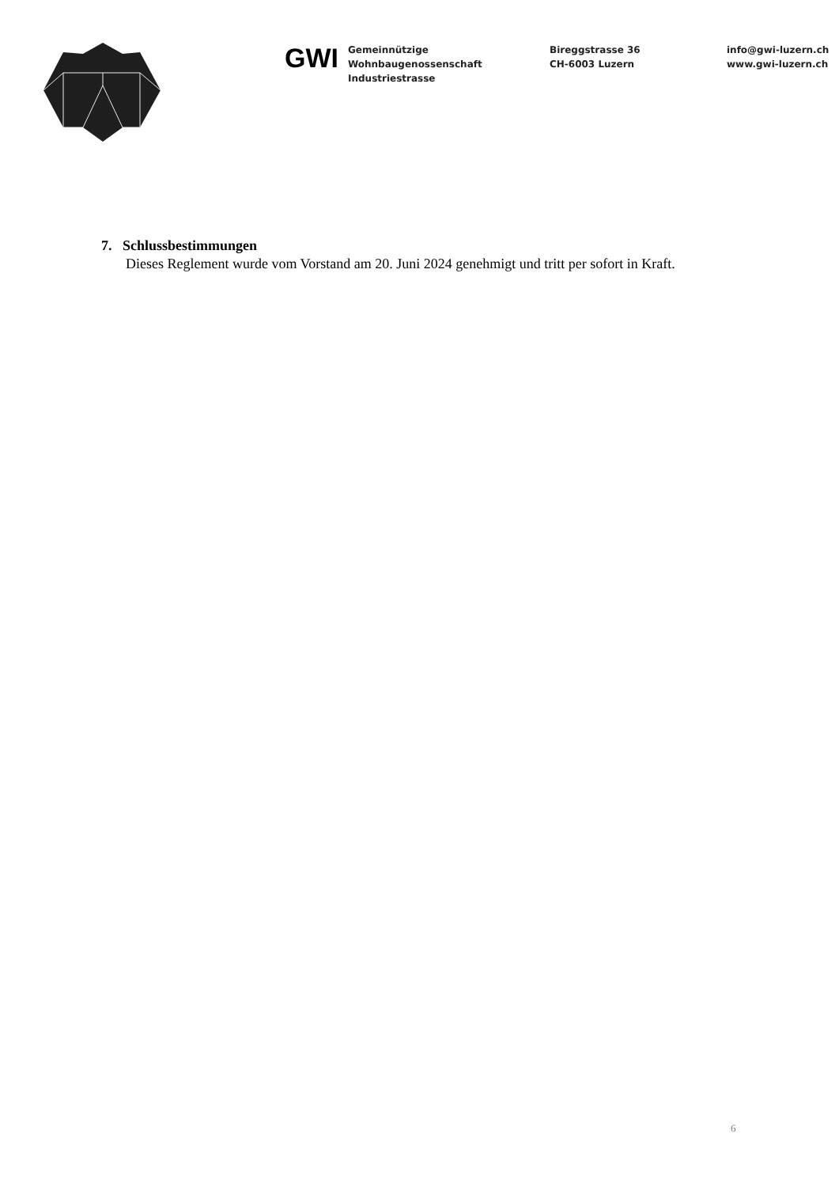GWI
Gemeinnützige
Wohnbaugenossenschaft
Industriestrasse
Bireggstrasse 36
CH-6003 Luzern
info@gwi-luzern.ch
www.gwi-luzern.ch
7. Schlussbestimmungen
Dieses Reglement wurde vom Vorstand am 20. Juni 2024 genehmigt und tritt per sofort in Kraft.
6